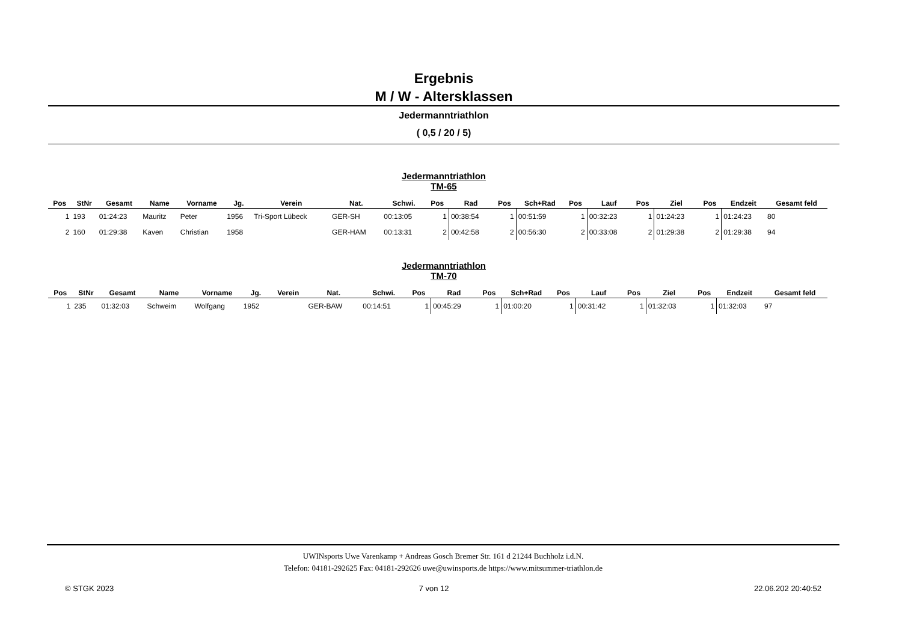Ergebnis
M / W - Altersklassen
Jedermanntriathlon
( 0,5 / 20 / 5)
Jedermanntriathlon
TM-65
| Pos | StNr | Gesamt | Name | Vorname | Jg. | Verein | Nat. | Schwi. | Pos | Rad | Pos | Sch+Rad | Pos | Lauf | Pos | Ziel | Pos | Endzeit | Gesamt feld |
| --- | --- | --- | --- | --- | --- | --- | --- | --- | --- | --- | --- | --- | --- | --- | --- | --- | --- | --- | --- |
| 1 | 193 | 01:24:23 | Mauritz | Peter | 1956 | Tri-Sport Lübeck | GER-SH | 00:13:05 | 1 | 00:38:54 | 1 | 00:51:59 | 1 | 00:32:23 | 1 | 01:24:23 | 1 | 01:24:23 | 80 |
| 2 | 160 | 01:29:38 | Kaven | Christian | 1958 | | GER-HAM | 00:13:31 | 2 | 00:42:58 | 2 | 00:56:30 | 2 | 00:33:08 | 2 | 01:29:38 | 2 | 01:29:38 | 94 |
Jedermanntriathlon
TM-70
| Pos | StNr | Gesamt | Name | Vorname | Jg. | Verein | Nat. | Schwi. | Pos | Rad | Pos | Sch+Rad | Pos | Lauf | Pos | Ziel | Pos | Endzeit | Gesamt feld |
| --- | --- | --- | --- | --- | --- | --- | --- | --- | --- | --- | --- | --- | --- | --- | --- | --- | --- | --- | --- |
| 1 | 235 | 01:32:03 | Schweim | Wolfgang | 1952 | | GER-BAW | 00:14:51 | 1 | 00:45:29 | 1 | 01:00:20 | 1 | 00:31:42 | 1 | 01:32:03 | 1 | 01:32:03 | 97 |
UWINsports Uwe Varenkamp + Andreas Gosch Bremer Str. 161 d 21244 Buchholz i.d.N.
Telefon: 04181-292625 Fax: 04181-292626 uwe@uwinsports.de https://www.mitsummer-triathlon.de
© STGK 2023 7 von 12 22.06.202 20:40:52